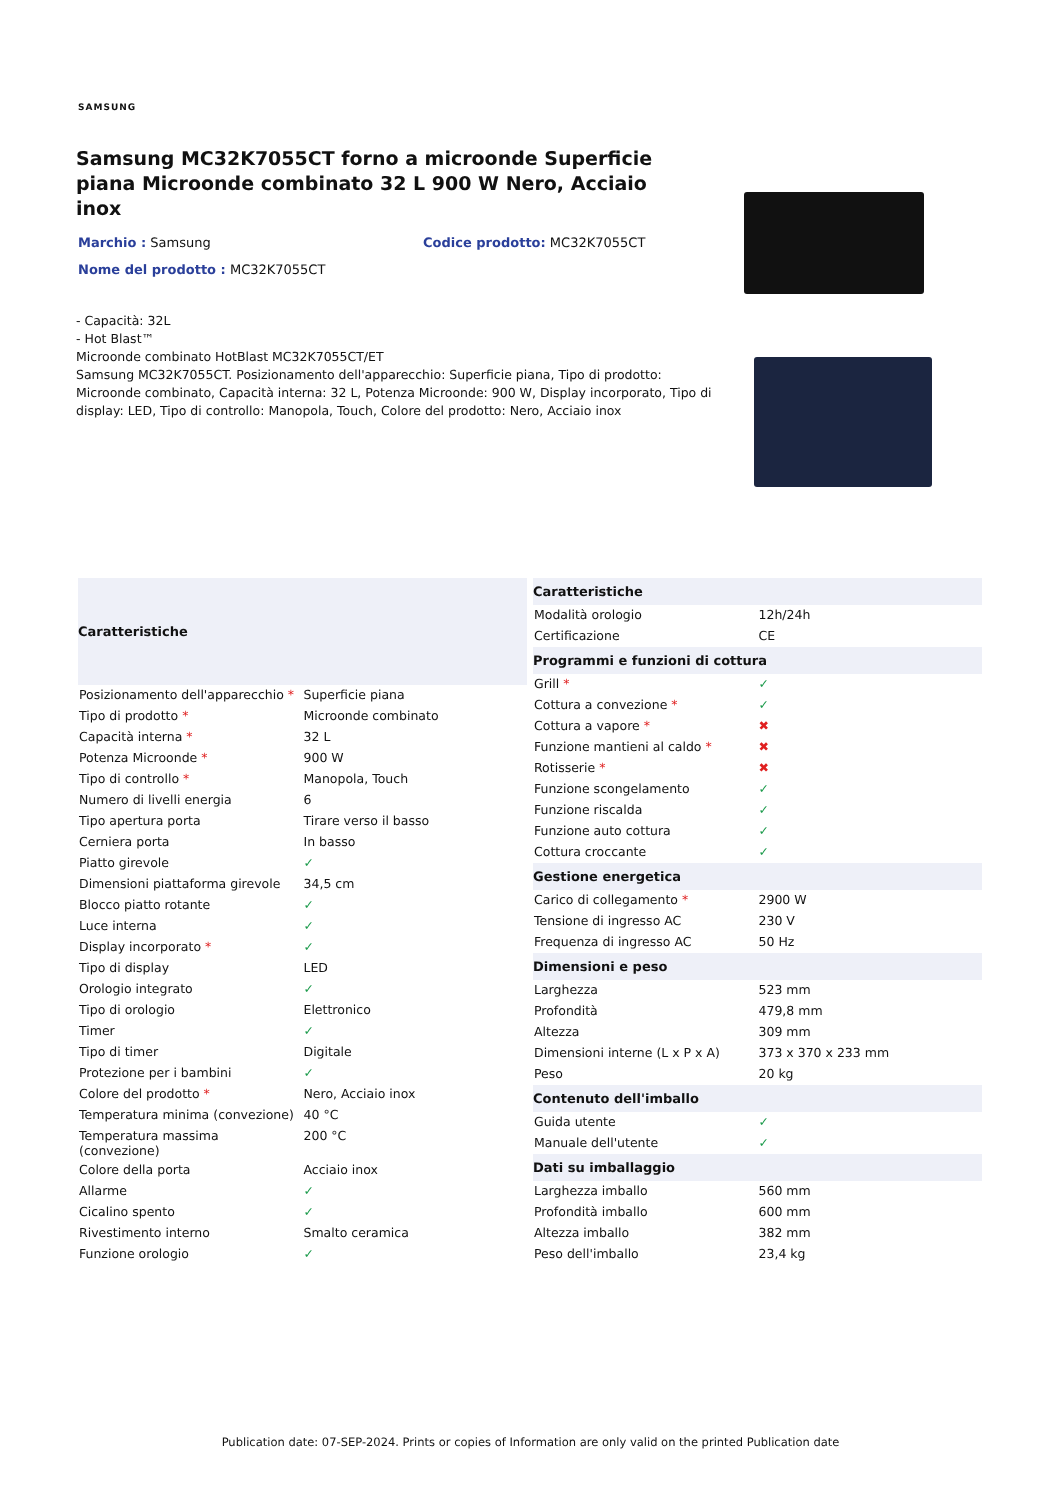SAMSUNG
Samsung MC32K7055CT forno a microonde Superficie piana Microonde combinato 32 L 900 W Nero, Acciaio inox
Marchio : Samsung Codice prodotto: MC32K7055CT
Nome del prodotto : MC32K7055CT
- Capacità: 32L
- Hot Blast™
Microonde combinato HotBlast MC32K7055CT/ET
Samsung MC32K7055CT. Posizionamento dell'apparecchio: Superficie piana, Tipo di prodotto: Microonde combinato, Capacità interna: 32 L, Potenza Microonde: 900 W, Display incorporato, Tipo di display: LED, Tipo di controllo: Manopola, Touch, Colore del prodotto: Nero, Acciaio inox
| Caratteristiche | |
| --- | --- |
| Posizionamento dell'apparecchio * | Superficie piana |
| Tipo di prodotto * | Microonde combinato |
| Capacità interna * | 32 L |
| Potenza Microonde * | 900 W |
| Tipo di controllo * | Manopola, Touch |
| Numero di livelli energia | 6 |
| Tipo apertura porta | Tirare verso il basso |
| Cerniera porta | In basso |
| Piatto girevole | ✓ |
| Dimensioni piattaforma girevole | 34,5 cm |
| Blocco piatto rotante | ✓ |
| Luce interna | ✓ |
| Display incorporato * | ✓ |
| Tipo di display | LED |
| Orologio integrato | ✓ |
| Tipo di orologio | Elettronico |
| Timer | ✓ |
| Tipo di timer | Digitale |
| Protezione per i bambini | ✓ |
| Colore del prodotto * | Nero, Acciaio inox |
| Temperatura minima (convezione) | 40 °C |
| Temperatura massima (convezione) | 200 °C |
| Colore della porta | Acciaio inox |
| Allarme | ✓ |
| Cicalino spento | ✓ |
| Rivestimento interno | Smalto ceramica |
| Funzione orologio | ✓ |
| Caratteristiche | |
| --- | --- |
| Modalità orologio | 12h/24h |
| Certificazione | CE |
| Programmi e funzioni di cottura | |
| Grill * | ✓ |
| Cottura a convezione * | ✓ |
| Cottura a vapore * | ✖ |
| Funzione mantieni al caldo * | ✖ |
| Rotisserie * | ✖ |
| Funzione scongelamento | ✓ |
| Funzione riscalda | ✓ |
| Funzione auto cottura | ✓ |
| Cottura croccante | ✓ |
| Gestione energetica | |
| Carico di collegamento * | 2900 W |
| Tensione di ingresso AC | 230 V |
| Frequenza di ingresso AC | 50 Hz |
| Dimensioni e peso | |
| Larghezza | 523 mm |
| Profondità | 479,8 mm |
| Altezza | 309 mm |
| Dimensioni interne (L x P x A) | 373 x 370 x 233 mm |
| Peso | 20 kg |
| Contenuto dell'imballo | |
| Guida utente | ✓ |
| Manuale dell'utente | ✓ |
| Dati su imballaggio | |
| Larghezza imballo | 560 mm |
| Profondità imballo | 600 mm |
| Altezza imballo | 382 mm |
| Peso dell'imballo | 23,4 kg |
Publication date: 07-SEP-2024. Prints or copies of Information are only valid on the printed Publication date